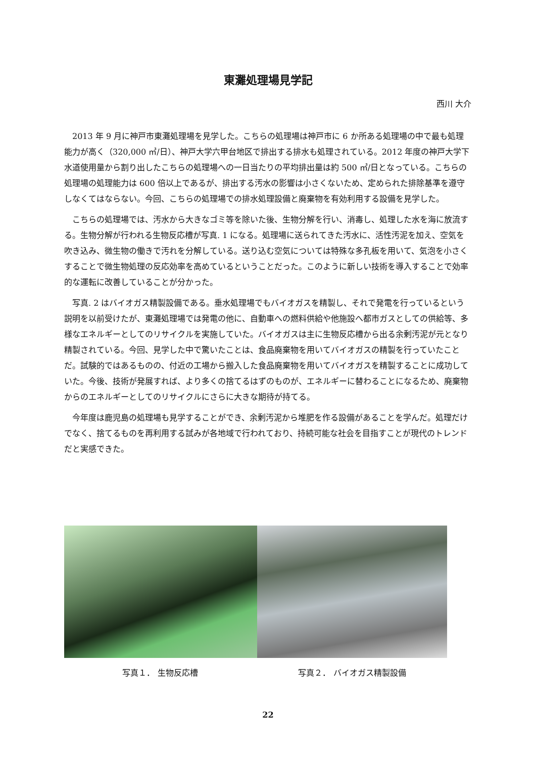東灘処理場見学記
西川 大介
2013 年 9 月に神戸市東灘処理場を見学した。こちらの処理場は神戸市に 6 か所ある処理場の中で最も処理能力が高く（320,000 ㎥/日）、神戸大学六甲台地区で排出する排水も処理されている。2012 年度の神戸大学下水道使用量から割り出したこちらの処理場への一日当たりの平均排出量は約 500 ㎥/日となっている。こちらの処理場の処理能力は 600 倍以上であるが、排出する汚水の影響は小さくないため、定められた排除基準を遵守しなくてはならない。今回、こちらの処理場での排水処理設備と廃棄物を有効利用する設備を見学した。
こちらの処理場では、汚水から大きなゴミ等を除いた後、生物分解を行い、消毒し、処理した水を海に放流する。生物分解が行われる生物反応槽が写真. 1 になる。処理場に送られてきた汚水に、活性汚泥を加え、空気を吹き込み、微生物の働きで汚れを分解している。送り込む空気については特殊な多孔板を用いて、気泡を小さくすることで微生物処理の反応効率を高めているということだった。このように新しい技術を導入することで効率的な運転に改善していることが分かった。
写真. 2 はバイオガス精製設備である。垂水処理場でもバイオガスを精製し、それで発電を行っているという説明を以前受けたが、東灘処理場では発電の他に、自動車への燃料供給や他施設へ都市ガスとしての供給等、多様なエネルギーとしてのリサイクルを実施していた。バイオガスは主に生物反応槽から出る余剰汚泥が元となり精製されている。今回、見学した中で驚いたことは、食品廃棄物を用いてバイオガスの精製を行っていたことだ。試験的ではあるものの、付近の工場から搬入した食品廃棄物を用いてバイオガスを精製することに成功していた。今後、技術が発展すれば、より多くの捨てるはずのものが、エネルギーに替わることになるため、廃棄物からのエネルギーとしてのリサイクルにさらに大きな期待が持てる。
今年度は鹿児島の処理場も見学することができ、余剰汚泥から堆肥を作る設備があることを学んだ。処理だけでなく、捨てるものを再利用する試みが各地域で行われており、持続可能な社会を目指すことが現代のトレンドだと実感できた。
写真１． 生物反応槽 写真２． バイオガス精製設備
22